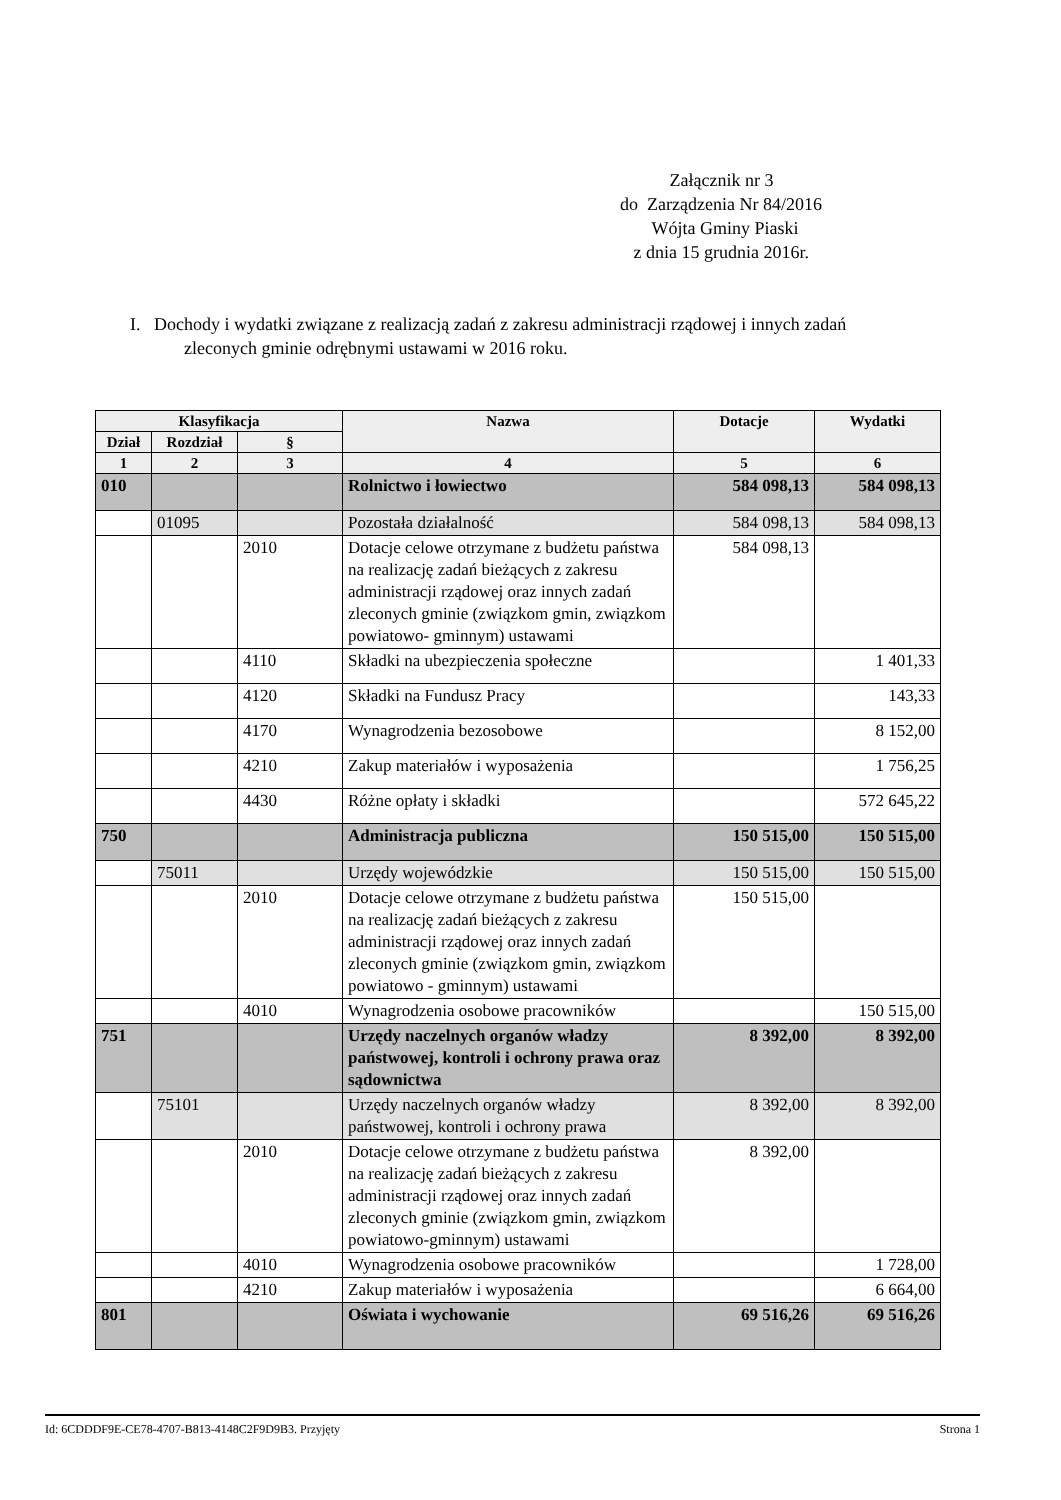Załącznik nr 3
do Zarządzenia Nr 84/2016
Wójta Gminy Piaski
z dnia 15 grudnia 2016r.
I. Dochody i wydatki związane z realizacją zadań z zakresu administracji rządowej i innych zadań
zleconych gminie odrębnymi ustawami w 2016 roku.
| Klasyfikacja | | | Nazwa | Dotacje | Wydatki |
| --- | --- | --- | --- | --- | --- |
| Dział | Rozdział | § | | | |
| 1 | 2 | 3 | 4 | 5 | 6 |
| 010 | | | Rolnictwo i łowiectwo | 584 098,13 | 584 098,13 |
| | 01095 | | Pozostała działalność | 584 098,13 | 584 098,13 |
| | | 2010 | Dotacje celowe otrzymane z budżetu państwa na realizację zadań bieżących z zakresu administracji rządowej oraz innych zadań zleconych gminie (związkom gmin, związkom powiatowo- gminnym) ustawami | 584 098,13 | |
| | | 4110 | Składki na ubezpieczenia społeczne | | 1 401,33 |
| | | 4120 | Składki na Fundusz Pracy | | 143,33 |
| | | 4170 | Wynagrodzenia bezosobowe | | 8 152,00 |
| | | 4210 | Zakup materiałów i wyposażenia | | 1 756,25 |
| | | 4430 | Różne opłaty i składki | | 572 645,22 |
| 750 | | | Administracja publiczna | 150 515,00 | 150 515,00 |
| | 75011 | | Urzędy wojewódzkie | 150 515,00 | 150 515,00 |
| | | 2010 | Dotacje celowe otrzymane z budżetu państwa na realizację zadań bieżących z zakresu administracji rządowej oraz innych zadań zleconych gminie (związkom gmin, związkom powiatowo - gminnym) ustawami | 150 515,00 | |
| | | 4010 | Wynagrodzenia osobowe pracowników | | 150 515,00 |
| 751 | | | Urzędy naczelnych organów władzy państwowej, kontroli i ochrony prawa oraz sądownictwa | 8 392,00 | 8 392,00 |
| | 75101 | | Urzędy naczelnych organów władzy państwowej, kontroli i ochrony prawa | 8 392,00 | 8 392,00 |
| | | 2010 | Dotacje celowe otrzymane z budżetu państwa na realizację zadań bieżących z zakresu administracji rządowej oraz innych zadań zleconych gminie (związkom gmin, związkom powiatowo-gminnym) ustawami | 8 392,00 | |
| | | 4010 | Wynagrodzenia osobowe pracowników | | 1 728,00 |
| | | 4210 | Zakup materiałów i wyposażenia | | 6 664,00 |
| 801 | | | Oświata i wychowanie | 69 516,26 | 69 516,26 |
Id: 6CDDDF9E-CE78-4707-B813-4148C2F9D9B3. Przyjęty Strona 1